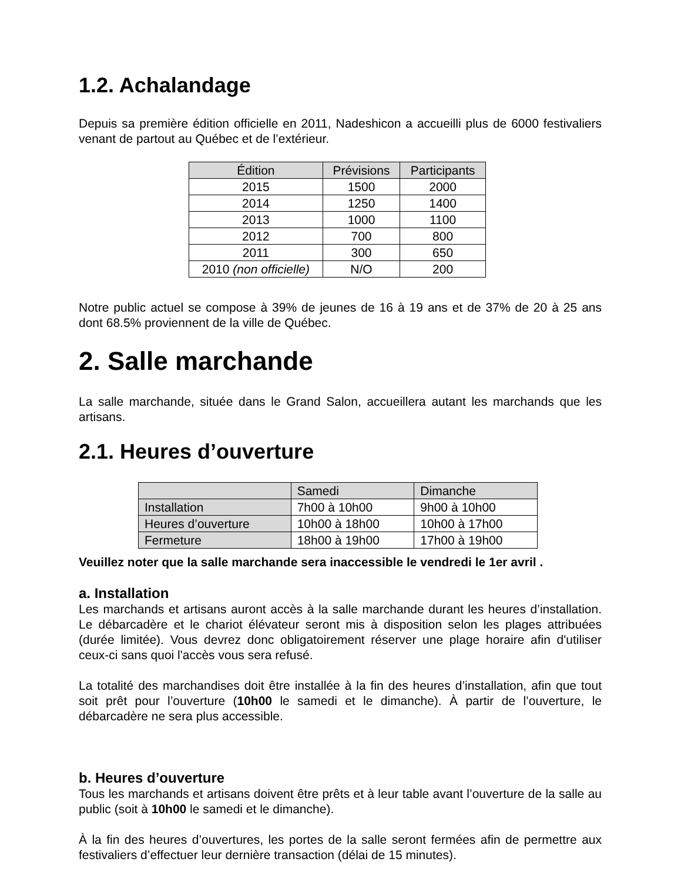1.2. Achalandage
Depuis sa première édition officielle en 2011, Nadeshicon a accueilli plus de 6000 festivaliers venant de partout au Québec et de l’extérieur.
| Édition | Prévisions | Participants |
| --- | --- | --- |
| 2015 | 1500 | 2000 |
| 2014 | 1250 | 1400 |
| 2013 | 1000 | 1100 |
| 2012 | 700 | 800 |
| 2011 | 300 | 650 |
| 2010 (non officielle) | N/O | 200 |
Notre public actuel se compose à 39% de jeunes de 16 à 19 ans et de 37% de 20 à 25 ans dont 68.5% proviennent de la ville de Québec.
2. Salle marchande
La salle marchande, située dans le Grand Salon, accueillera autant les marchands que les artisans.
2.1. Heures d’ouverture
| | Samedi | Dimanche |
| --- | --- | --- |
| Installation | 7h00 à 10h00 | 9h00 à 10h00 |
| Heures d’ouverture | 10h00 à 18h00 | 10h00 à 17h00 |
| Fermeture | 18h00 à 19h00 | 17h00 à 19h00 |
Veuillez noter que la salle marchande sera inaccessible le vendredi le 1er avril .
a. Installation
Les marchands et artisans auront accès à la salle marchande durant les heures d’installation. Le débarcadère et le chariot élévateur seront mis à disposition selon les plages attribuées (durée limitée). Vous devrez donc obligatoirement réserver une plage horaire afin d'utiliser ceux-ci sans quoi l'accès vous sera refusé.
La totalité des marchandises doit être installée à la fin des heures d’installation, afin que tout soit prêt pour l’ouverture (10h00 le samedi et le dimanche). À partir de l’ouverture, le débarcadère ne sera plus accessible.
b. Heures d’ouverture
Tous les marchands et artisans doivent être prêts et à leur table avant l’ouverture de la salle au public (soit à 10h00 le samedi et le dimanche).
À la fin des heures d’ouvertures, les portes de la salle seront fermées afin de permettre aux festivaliers d’effectuer leur dernière transaction (délai de 15 minutes).